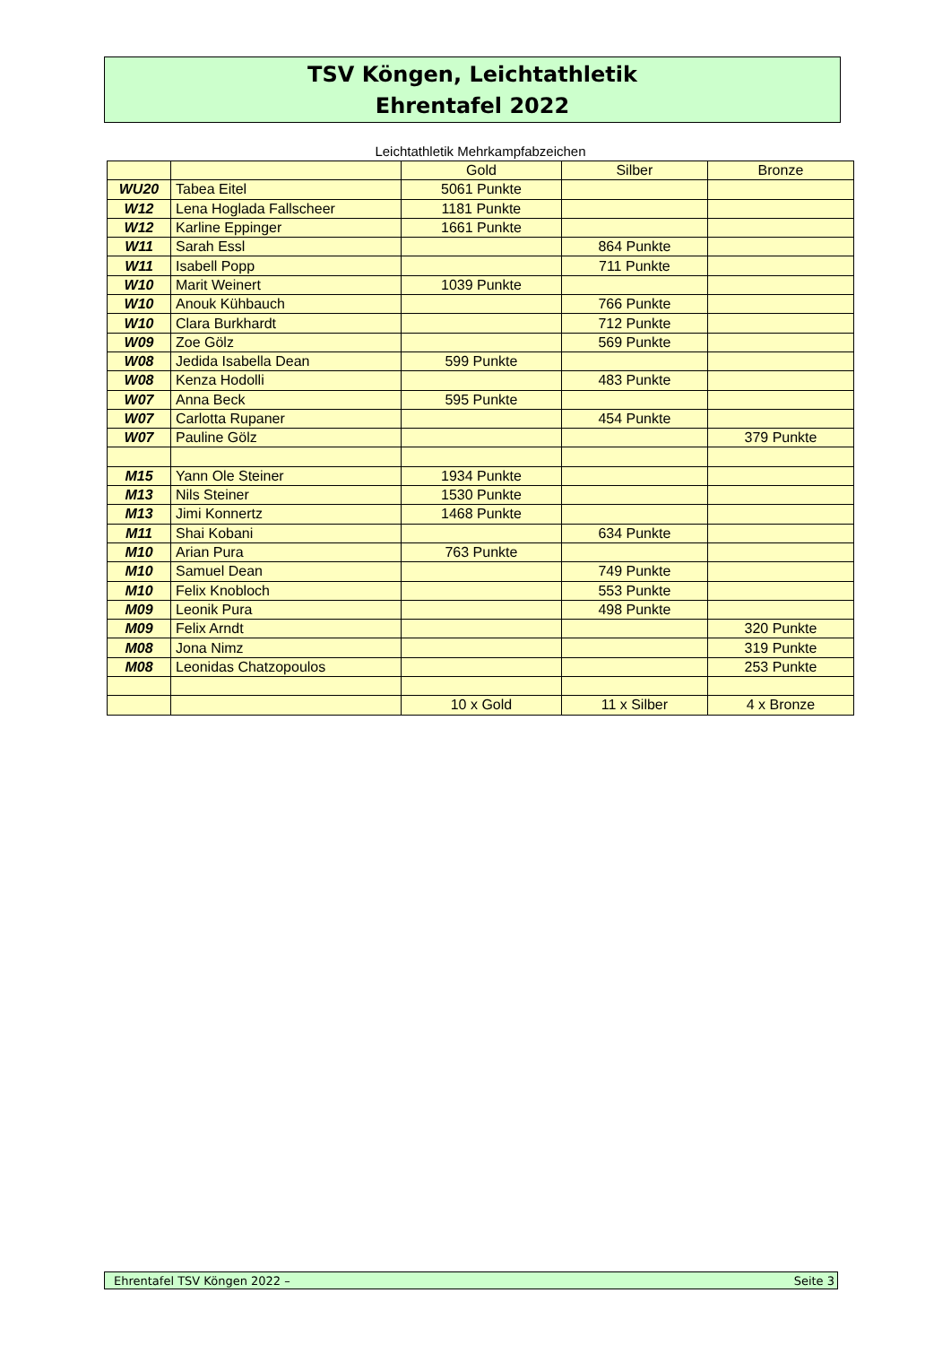TSV Köngen, Leichtathletik
Ehrentafel 2022
Leichtathletik Mehrkampfabzeichen
| | | Gold | Silber | Bronze |
| WU20 | Tabea Eitel | 5061 Punkte | | |
| W12 | Lena Hoglada Fallscheer | 1181 Punkte | | |
| W12 | Karline Eppinger | 1661 Punkte | | |
| W11 | Sarah Essl | | 864 Punkte | |
| W11 | Isabell Popp | | 711 Punkte | |
| W10 | Marit Weinert | 1039 Punkte | | |
| W10 | Anouk Kühbauch | | 766 Punkte | |
| W10 | Clara Burkhardt | | 712 Punkte | |
| W09 | Zoe Gölz | | 569 Punkte | |
| W08 | Jedida Isabella Dean | 599 Punkte | | |
| W08 | Kenza Hodolli | | 483 Punkte | |
| W07 | Anna Beck | 595 Punkte | | |
| W07 | Carlotta Rupaner | | 454 Punkte | |
| W07 | Pauline Gölz | | | 379 Punkte |
| M15 | Yann Ole Steiner | 1934 Punkte | | |
| M13 | Nils Steiner | 1530 Punkte | | |
| M13 | Jimi Konnertz | 1468 Punkte | | |
| M11 | Shai Kobani | | 634 Punkte | |
| M10 | Arian Pura | 763 Punkte | | |
| M10 | Samuel Dean | | 749 Punkte | |
| M10 | Felix Knobloch | | 553 Punkte | |
| M09 | Leonik Pura | | 498 Punkte | |
| M09 | Felix Arndt | | | 320 Punkte |
| M08 | Jona Nimz | | | 319 Punkte |
| M08 | Leonidas Chatzopoulos | | | 253 Punkte |
| | | 10 x Gold | 11 x Silber | 4 x Bronze |
Ehrentafel TSV Köngen 2022 – Seite 3